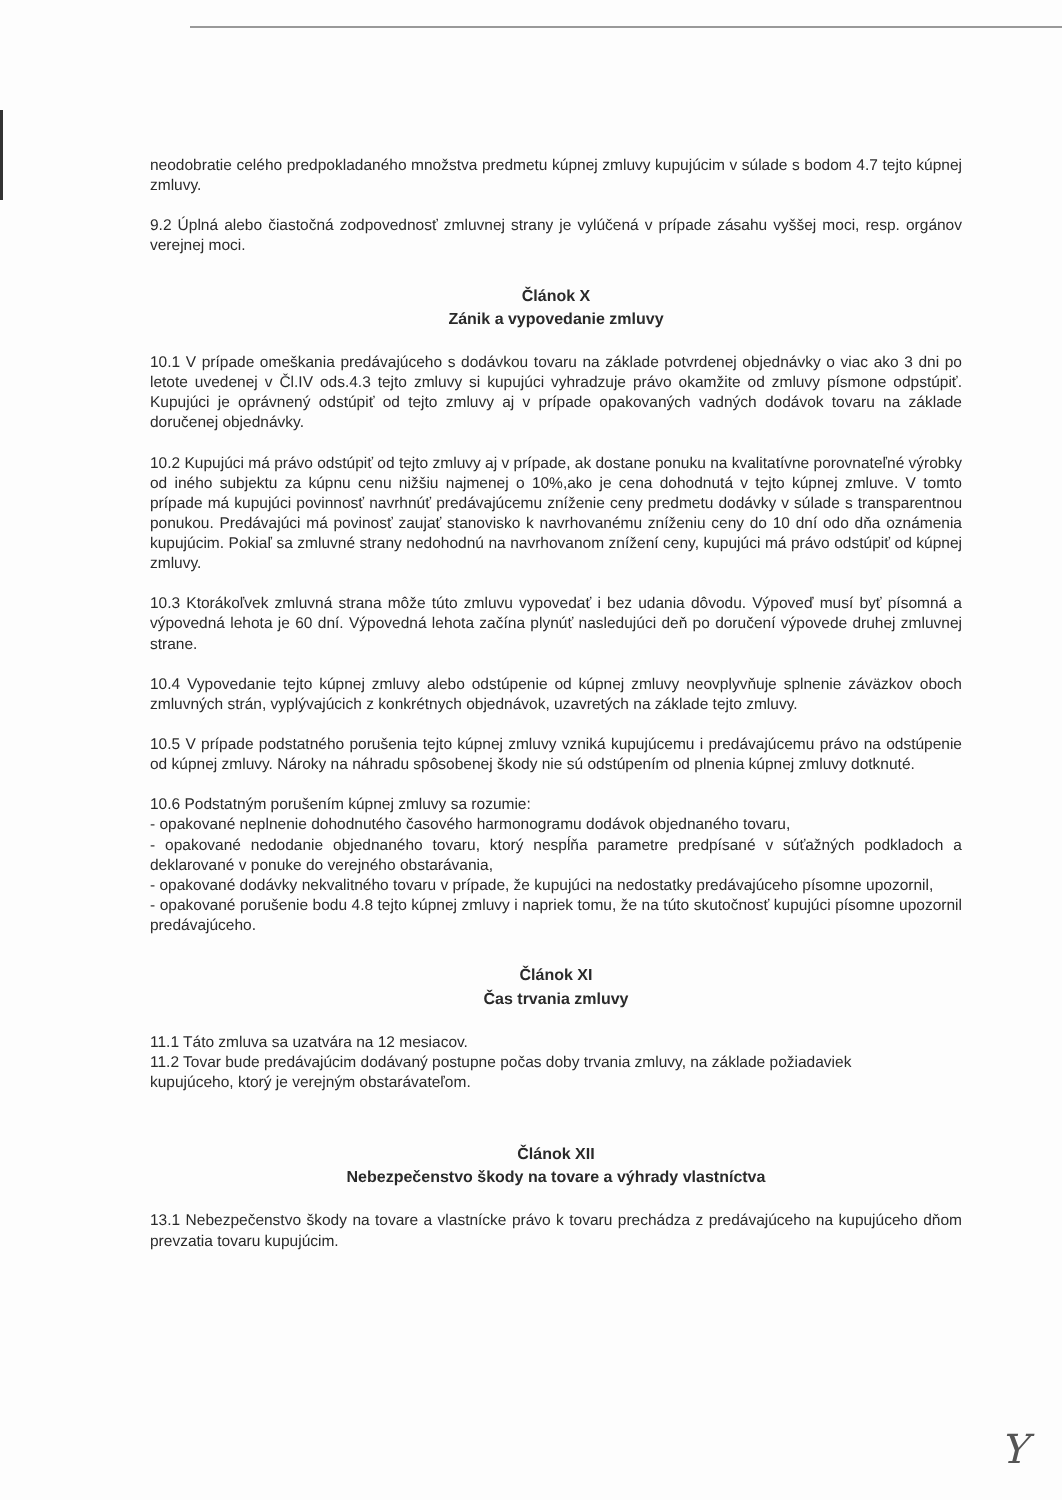neodobratie celého predpokladaného množstva predmetu kúpnej zmluvy kupujúcim v súlade s bodom 4.7 tejto kúpnej zmluvy.
9.2 Úplná alebo čiastočná zodpovednosť zmluvnej strany je vylúčená v prípade zásahu vyššej moci, resp. orgánov verejnej moci.
Článok X
Zánik a vypovedanie zmluvy
10.1 V prípade omeškania predávajúceho s dodávkou tovaru na základe potvrdenej objednávky o viac ako 3 dni po letote uvedenej v Čl.IV ods.4.3 tejto zmluvy si kupujúci vyhradzuje právo okamžite od zmluvy písmone odpstúpiť. Kupujúci je oprávnený odstúpiť od tejto zmluvy aj v prípade opakovaných vadných dodávok tovaru na základe doručenej objednávky.
10.2 Kupujúci má právo odstúpiť od tejto zmluvy aj v prípade, ak dostane ponuku na kvalitatívne porovnateľné výrobky od iného subjektu za kúpnu cenu nižšiu najmenej o 10%,ako je cena dohodnutá v tejto kúpnej zmluve. V tomto prípade má kupujúci povinnosť navrhnúť predávajúcemu zníženie ceny predmetu dodávky v súlade s transparentnou ponukou. Predávajúci má povinosť zaujať stanovisko k navrhovanému zníženiu ceny do 10 dní odo dňa oznámenia kupujúcim. Pokiaľ sa zmluvné strany nedohodnú na navrhovanom znížení ceny, kupujúci má právo odstúpiť od kúpnej zmluvy.
10.3 Ktorákoľvek zmluvná strana môže túto zmluvu vypovedať i bez udania dôvodu. Výpoveď musí byť písomná a výpovedná lehota je 60 dní. Výpovedná lehota začína plynúť nasledujúci deň po doručení výpovede druhej zmluvnej strane.
10.4 Vypovedanie tejto kúpnej zmluvy alebo odstúpenie od kúpnej zmluvy neovplyvňuje splnenie záväzkov oboch zmluvných strán, vyplývajúcich z konkrétnych objednávok, uzavretých na základe tejto zmluvy.
10.5 V prípade podstatného porušenia tejto kúpnej zmluvy vzniká kupujúcemu i predávajúcemu právo na odstúpenie od kúpnej zmluvy. Nároky na náhradu spôsobenej škody nie sú odstúpením od plnenia kúpnej zmluvy dotknuté.
10.6 Podstatným porušením kúpnej zmluvy sa rozumie:
- opakované neplnenie dohodnutého časového harmonogramu dodávok objednaného tovaru,
- opakované nedodanie objednaného tovaru, ktorý nespĺňa parametre predpísané v súťažných podkladoch a deklarované v ponuke do verejného obstarávania,
- opakované dodávky nekvalitného tovaru v prípade, že kupujúci na nedostatky predávajúceho písomne upozornil,
- opakované porušenie bodu 4.8 tejto kúpnej zmluvy i napriek tomu, že na túto skutočnosť kupujúci písomne upozornil predávajúceho.
Článok XI
Čas trvania zmluvy
11.1 Táto zmluva sa uzatvára na 12 mesiacov.
11.2 Tovar bude predávajúcim dodávaný postupne počas doby trvania zmluvy, na základe požiadaviek kupujúceho, ktorý je verejným obstarávateľom.
Článok XII
Nebezpečenstvo škody na tovare a výhrady vlastníctva
13.1 Nebezpečenstvo škody na tovare a vlastnícke právo k tovaru prechádza z predávajúceho na kupujúceho dňom prevzatia tovaru kupujúcim.
Y